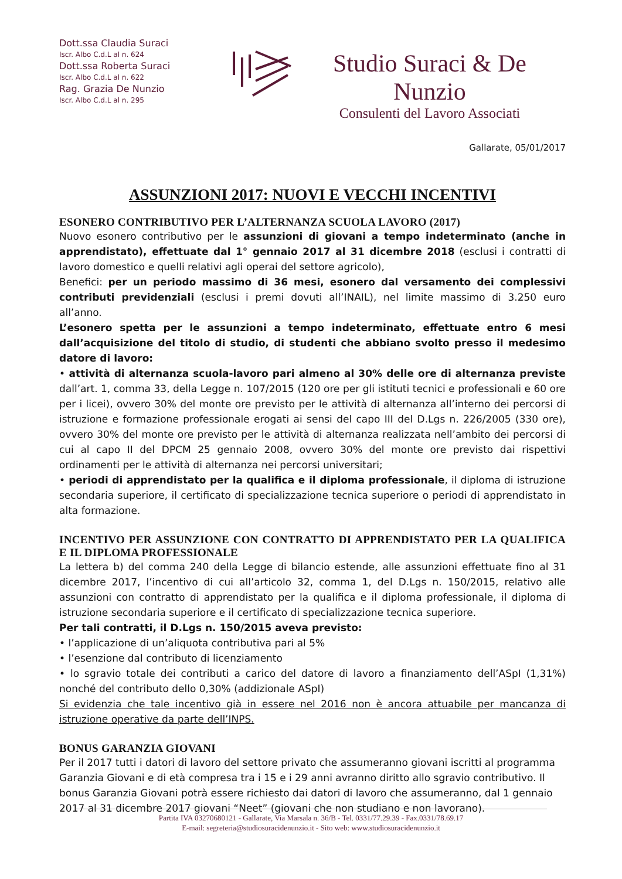Dott.ssa Claudia Suraci
Iscr. Albo C.d.L al n. 624
Dott.ssa Roberta Suraci
Iscr. Albo C.d.L al n. 622
Rag. Grazia De Nunzio
Iscr. Albo C.d.L al n. 295
Studio Suraci & De Nunzio
Consulenti del Lavoro Associati
Gallarate, 05/01/2017
ASSUNZIONI 2017: NUOVI E VECCHI INCENTIVI
ESONERO CONTRIBUTIVO PER L’ALTERNANZA SCUOLA LAVORO (2017)
Nuovo esonero contributivo per le assunzioni di giovani a tempo indeterminato (anche in apprendistato), effettuate dal 1° gennaio 2017 al 31 dicembre 2018 (esclusi i contratti di lavoro domestico e quelli relativi agli operai del settore agricolo),
Benefici: per un periodo massimo di 36 mesi, esonero dal versamento dei complessivi contributi previdenziali (esclusi i premi dovuti all’INAIL), nel limite massimo di 3.250 euro all’anno.
L’esonero spetta per le assunzioni a tempo indeterminato, effettuate entro 6 mesi dall’acquisizione del titolo di studio, di studenti che abbiano svolto presso il medesimo datore di lavoro:
• attività di alternanza scuola-lavoro pari almeno al 30% delle ore di alternanza previste dall’art. 1, comma 33, della Legge n. 107/2015 (120 ore per gli istituti tecnici e professionali e 60 ore per i licei), ovvero 30% del monte ore previsto per le attività di alternanza all’interno dei percorsi di istruzione e formazione professionale erogati ai sensi del capo III del D.Lgs n. 226/2005 (330 ore), ovvero 30% del monte ore previsto per le attività di alternanza realizzata nell’ambito dei percorsi di cui al capo II del DPCM 25 gennaio 2008, ovvero 30% del monte ore previsto dai rispettivi ordinamenti per le attività di alternanza nei percorsi universitari;
• periodi di apprendistato per la qualifica e il diploma professionale, il diploma di istruzione secondaria superiore, il certificato di specializzazione tecnica superiore o periodi di apprendistato in alta formazione.
INCENTIVO PER ASSUNZIONE CON CONTRATTO DI APPRENDISTATO PER LA QUALIFICA E IL DIPLOMA PROFESSIONALE
La lettera b) del comma 240 della Legge di bilancio estende, alle assunzioni effettuate fino al 31 dicembre 2017, l’incentivo di cui all’articolo 32, comma 1, del D.Lgs n. 150/2015, relativo alle assunzioni con contratto di apprendistato per la qualifica e il diploma professionale, il diploma di istruzione secondaria superiore e il certificato di specializzazione tecnica superiore.
Per tali contratti, il D.Lgs n. 150/2015 aveva previsto:
• l’applicazione di un’aliquota contributiva pari al 5%
• l’esenzione dal contributo di licenziamento
• lo sgravio totale dei contributi a carico del datore di lavoro a finanziamento dell’ASpI (1,31%) nonché del contributo dello 0,30% (addizionale ASpI)
Si evidenzia che tale incentivo già in essere nel 2016 non è ancora attuabile per mancanza di istruzione operative da parte dell’INPS.
BONUS GARANZIA GIOVANI
Per il 2017 tutti i datori di lavoro del settore privato che assumeranno giovani iscritti al programma Garanzia Giovani e di età compresa tra i 15 e i 29 anni avranno diritto allo sgravio contributivo. Il bonus Garanzia Giovani potrà essere richiesto dai datori di lavoro che assumeranno, dal 1 gennaio 2017 al 31 dicembre 2017 giovani “Neet” (giovani che non studiano e non lavorano).
Partita IVA 03270680121 - Gallarate, Via Marsala n. 36/B - Tel. 0331/77.29.39 - Fax.0331/78.69.17
E-mail: segreteria@studiosuracidenunzio.it - Sito web: www.studiosuracidenunzio.it